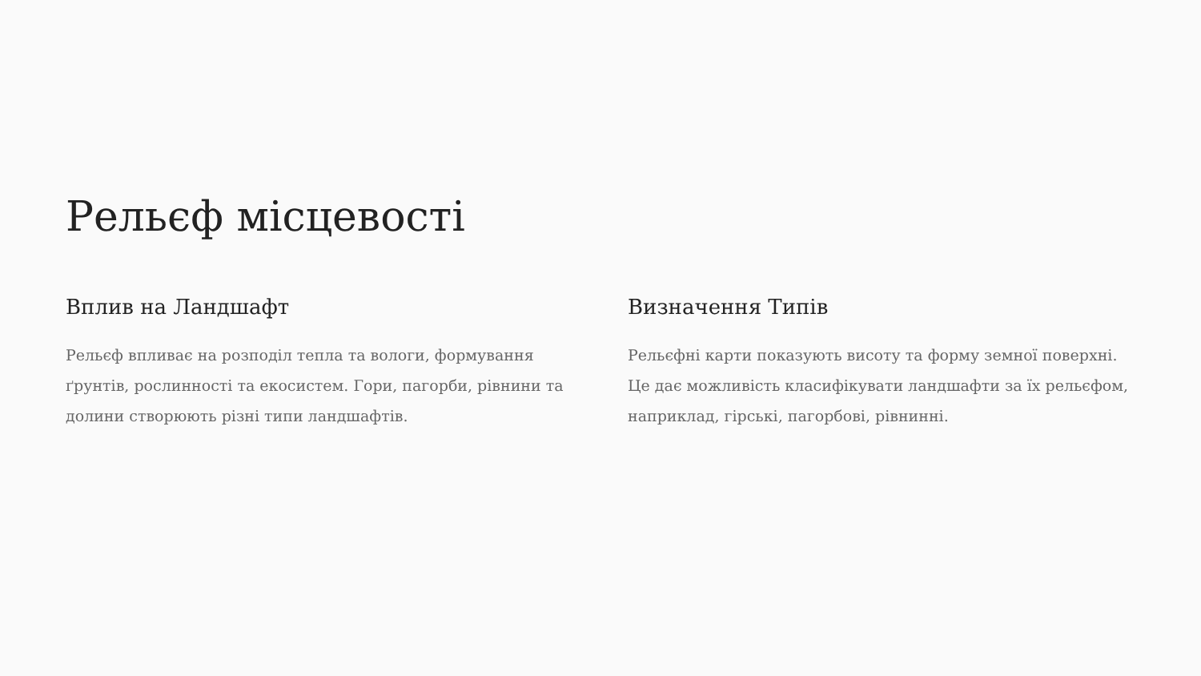Рельєф місцевості
Вплив на Ландшафт
Рельєф впливає на розподіл тепла та вологи, формування ґрунтів, рослинності та екосистем. Гори, пагорби, рівнини та долини створюють різні типи ландшафтів.
Визначення Типів
Рельєфні карти показують висоту та форму земної поверхні. Це дає можливість класифікувати ландшафти за їх рельєфом, наприклад, гірські, пагорбові, рівнинні.